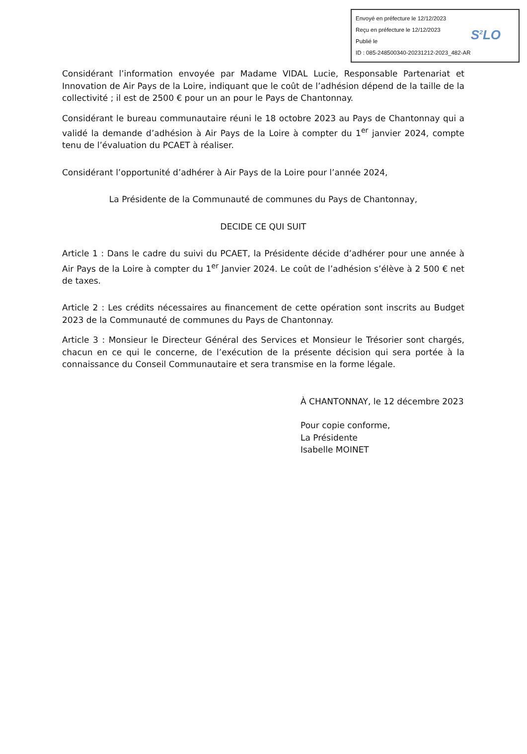Envoyé en préfecture le 12/12/2023
Reçu en préfecture le 12/12/2023
Publié le
ID : 085-248500340-20231212-2023_482-AR
S<sup>2</sup>LO
Considérant l’information envoyée par Madame VIDAL Lucie, Responsable Partenariat et Innovation de Air Pays de la Loire, indiquant que le coût de l’adhésion dépend de la taille de la collectivité ; il est de 2500 € pour un an pour le Pays de Chantonnay.
Considérant le bureau communautaire réuni le 18 octobre 2023 au Pays de Chantonnay qui a validé la demande d’adhésion à Air Pays de la Loire à compter du 1<sup>er</sup> janvier 2024, compte tenu de l’évaluation du PCAET à réaliser.
Considérant l’opportunité d’adhérer à Air Pays de la Loire pour l’année 2024,
La Présidente de la Communauté de communes du Pays de Chantonnay,
DECIDE CE QUI SUIT
Article 1 : Dans le cadre du suivi du PCAET, la Présidente décide d’adhérer pour une année à Air Pays de la Loire à compter du 1<sup>er</sup> Janvier 2024. Le coût de l’adhésion s’élève à 2 500 € net de taxes.
Article 2 : Les crédits nécessaires au financement de cette opération sont inscrits au Budget 2023 de la Communauté de communes du Pays de Chantonnay.
Article 3 : Monsieur le Directeur Général des Services et Monsieur le Trésorier sont chargés, chacun en ce qui le concerne, de l’exécution de la présente décision qui sera portée à la connaissance du Conseil Communautaire et sera transmise en la forme légale.
À CHANTONNAY, le 12 décembre 2023
Pour copie conforme,
La Présidente
Isabelle MOINET